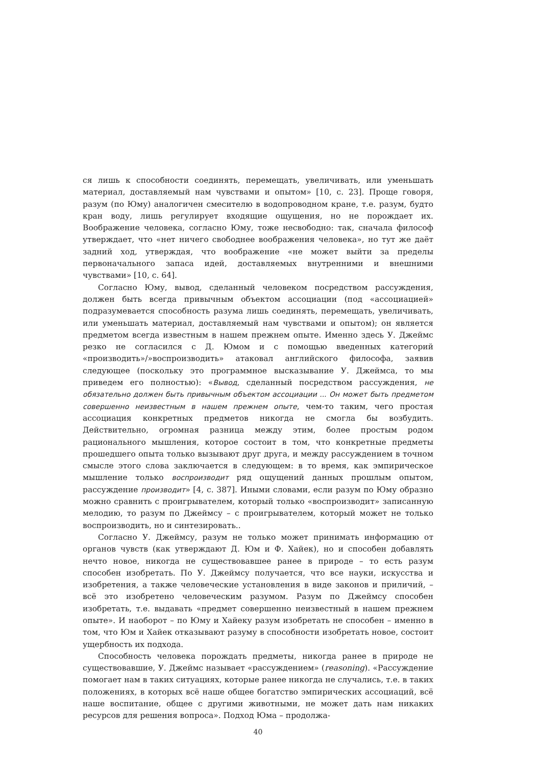ся лишь к способности соединять, перемещать, увеличивать, или уменьшать материал, доставляемый нам чувствами и опытом» [10, с. 23]. Проще говоря, разум (по Юму) аналогичен смесителю в водопроводном кране, т.е. разум, будто кран воду, лишь регулирует входящие ощущения, но не порождает их. Воображение человека, согласно Юму, тоже несвободно: так, сначала философ утверждает, что «нет ничего свободнее воображения человека», но тут же даёт задний ход, утверждая, что воображение «не может выйти за пределы первоначального запаса идей, доставляемых внутренними и внешними чувствами» [10, с. 64].
Согласно Юму, вывод, сделанный человеком посредством рассуждения, должен быть всегда привычным объектом ассоциации (под «ассоциацией» подразумевается способность разума лишь соединять, перемещать, увеличивать, или уменьшать материал, доставляемый нам чувствами и опытом); он является предметом всегда известным в нашем прежнем опыте. Именно здесь У. Джеймс резко не согласился с Д. Юмом и с помощью введенных категорий «производить»/»воспроизводить» атаковал английского философа, заявив следующее (поскольку это программное высказывание У. Джеймса, то мы приведем его полностью): «Вывод, сделанный посредством рассуждения, не обязательно должен быть привычным объектом ассоциации ... Он может быть предметом совершенно неизвестным в нашем прежнем опыте, чем-то таким, чего простая ассоциация конкретных предметов никогда не смогла бы возбудить. Действительно, огромная разница между этим, более простым родом рационального мышления, которое состоит в том, что конкретные предметы прошедшего опыта только вызывают друг друга, и между рассуждением в точном смысле этого слова заключается в следующем: в то время, как эмпирическое мышление только воспроизводит ряд ощущений данных прошлым опытом, рассуждение производит» [4, с. 387]. Иными словами, если разум по Юму образно можно сравнить с проигрывателем, который только «воспроизводит» записанную мелодию, то разум по Джеймсу – с проигрывателем, который может не только воспроизводить, но и синтезировать..
Согласно У. Джеймсу, разум не только может принимать информацию от органов чувств (как утверждают Д. Юм и Ф. Хайек), но и способен добавлять нечто новое, никогда не существовавшее ранее в природе – то есть разум способен изобретать. По У. Джеймсу получается, что все науки, искусства и изобретения, а также человеческие установления в виде законов и приличий, – всё это изобретено человеческим разумом. Разум по Джеймсу способен изобретать, т.е. выдавать «предмет совершенно неизвестный в нашем прежнем опыте». И наоборот – по Юму и Хайеку разум изобретать не способен – именно в том, что Юм и Хайек отказывают разуму в способности изобретать новое, состоит ущербность их подхода.
Способность человека порождать предметы, никогда ранее в природе не существовавшие, У. Джеймс называет «рассуждением» (reasoning). «Рассуждение помогает нам в таких ситуациях, которые ранее никогда не случались, т.е. в таких положениях, в которых всё наше общее богатство эмпирических ассоциаций, всё наше воспитание, общее с другими животными, не может дать нам никаких ресурсов для решения вопроса». Подход Юма – продолжа-
40